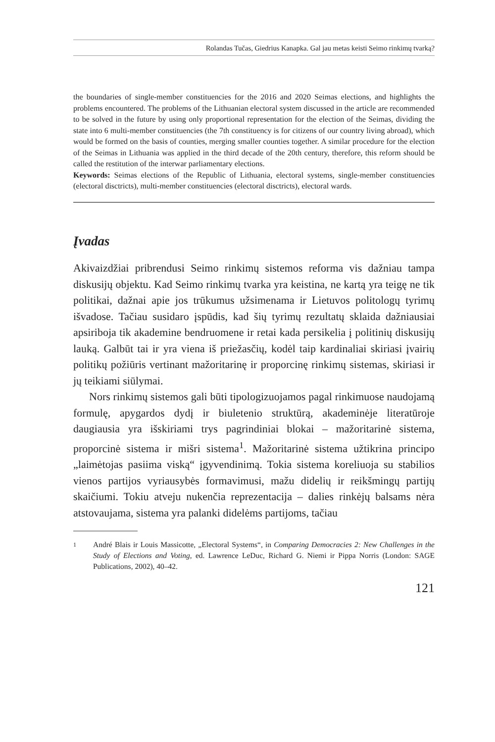Rolandas Tučas, Giedrius Kanapka. Gal jau metas keisti Seimo rinkimų tvarką?
the boundaries of single-member constituencies for the 2016 and 2020 Seimas elections, and highlights the problems encountered. The problems of the Lithuanian electoral system discussed in the article are recommended to be solved in the future by using only proportional representation for the election of the Seimas, dividing the state into 6 multi-member constituencies (the 7th constituency is for citizens of our country living abroad), which would be formed on the basis of counties, merging smaller counties together. A similar procedure for the election of the Seimas in Lithuania was applied in the third decade of the 20th century, therefore, this reform should be called the restitution of the interwar parliamentary elections.
Keywords: Seimas elections of the Republic of Lithuania, electoral systems, single-member constituencies (electoral disctricts), multi-member constituencies (electoral disctricts), electoral wards.
Įvadas
Akivaizdžiai pribrendusi Seimo rinkimų sistemos reforma vis dažniau tampa diskusijų objektu. Kad Seimo rinkimų tvarka yra keistina, ne kartą yra teigę ne tik politikai, dažnai apie jos trūkumus užsimenama ir Lietuvos politologų tyrimų išvadose. Tačiau susidaro įspūdis, kad šių tyrimų rezultatų sklaida dažniausiai apsiriboja tik akademine bendruomene ir retai kada persikelia į politinių diskusijų lauką. Galbūt tai ir yra viena iš priežasčių, kodėl taip kardinaliai skiriasi įvairių politikų požiūris vertinant mažoritarinę ir proporcinę rinkimų sistemas, skiriasi ir jų teikiami siūlymai.
Nors rinkimų sistemos gali būti tipologizuojamos pagal rinkimuose naudojamą formulę, apygardos dydį ir biuletenio struktūrą, akademinėje literatūroje daugiausia yra išskiriami trys pagrindiniai blokai – mažoritarinė sistema, proporcinė sistema ir mišri sistema<sup>1</sup>. Mažoritarinė sistema užtikrina principo „laimėtojas pasiima viską“ įgyvendinimą. Tokia sistema koreliuoja su stabilios vienos partijos vyriausybės formavimusi, mažu didelių ir reikšmingų partijų skaičiumi. Tokiu atveju nukenčia reprezentacija – dalies rinkėjų balsams nėra atstovaujama, sistema yra palanki didelėms partijoms, tačiau
1 André Blais ir Louis Massicotte, „Electoral Systems“, in Comparing Democracies 2: New Challenges in the Study of Elections and Voting, ed. Lawrence LeDuc, Richard G. Niemi ir Pippa Norris (London: SAGE Publications, 2002), 40–42.
121